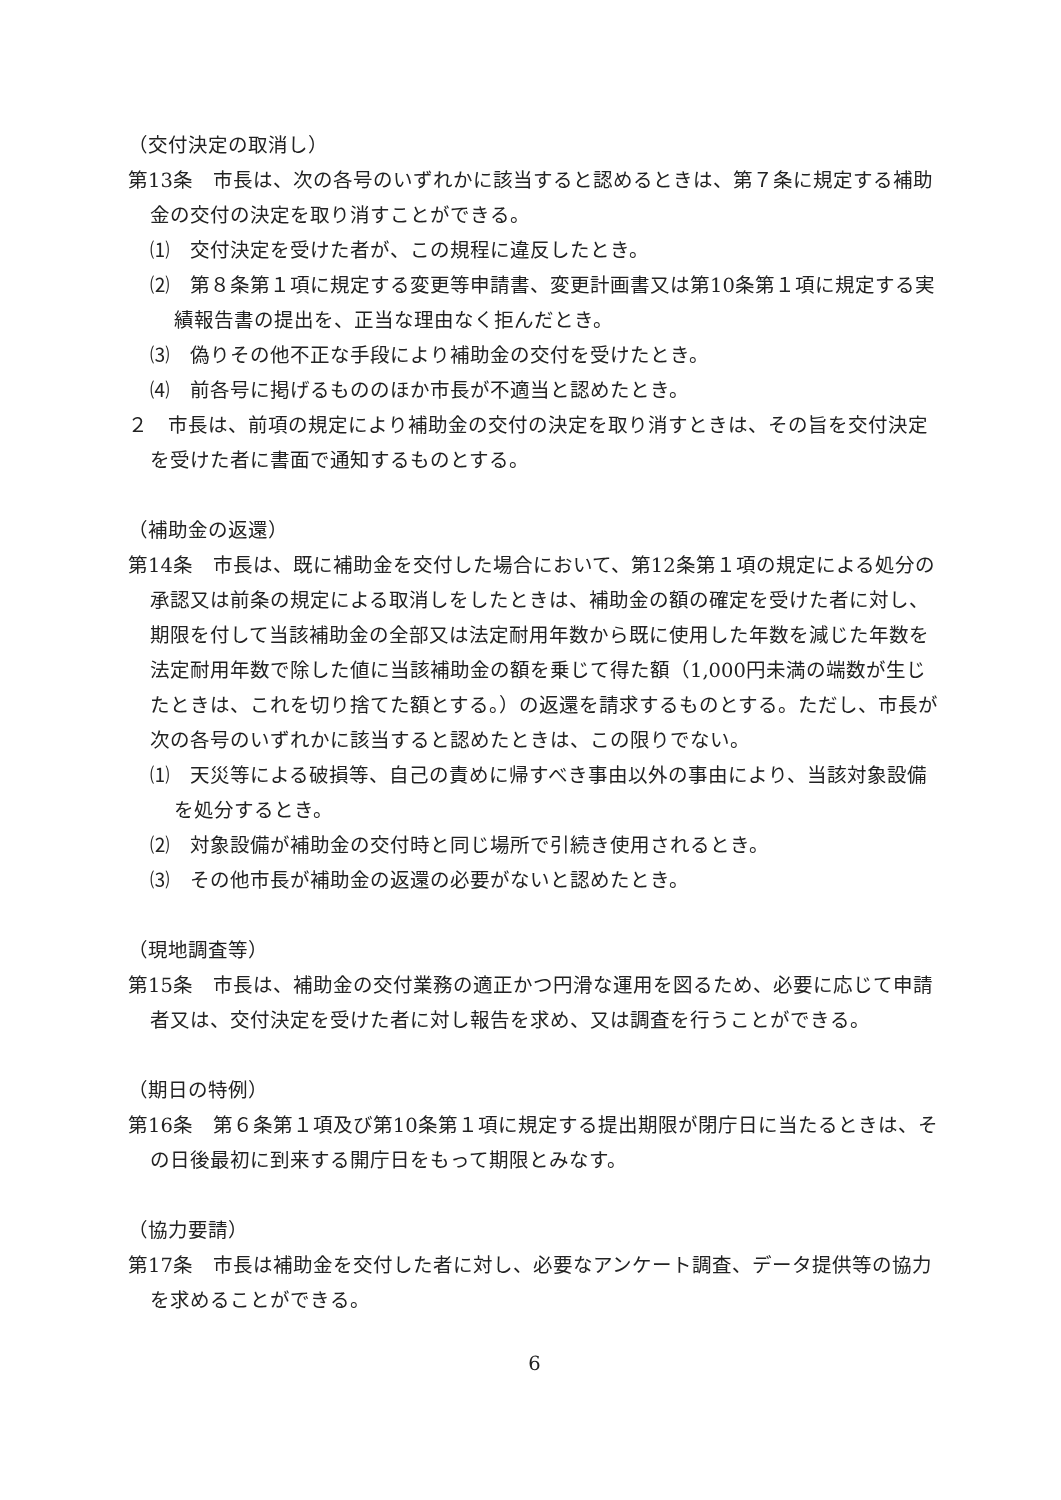（交付決定の取消し）
第13条　市長は、次の各号のいずれかに該当すると認めるときは、第７条に規定する補助金の交付の決定を取り消すことができる。
⑴　交付決定を受けた者が、この規程に違反したとき。
⑵　第８条第１項に規定する変更等申請書、変更計画書又は第10条第１項に規定する実績報告書の提出を、正当な理由なく拒んだとき。
⑶　偽りその他不正な手段により補助金の交付を受けたとき。
⑷　前各号に掲げるもののほか市長が不適当と認めたとき。
２　市長は、前項の規定により補助金の交付の決定を取り消すときは、その旨を交付決定を受けた者に書面で通知するものとする。
（補助金の返還）
第14条　市長は、既に補助金を交付した場合において、第12条第１項の規定による処分の承認又は前条の規定による取消しをしたときは、補助金の額の確定を受けた者に対し、期限を付して当該補助金の全部又は法定耐用年数から既に使用した年数を減じた年数を法定耐用年数で除した値に当該補助金の額を乗じて得た額（1,000円未満の端数が生じたときは、これを切り捨てた額とする。）の返還を請求するものとする。ただし、市長が次の各号のいずれかに該当すると認めたときは、この限りでない。
⑴　天災等による破損等、自己の責めに帰すべき事由以外の事由により、当該対象設備を処分するとき。
⑵　対象設備が補助金の交付時と同じ場所で引続き使用されるとき。
⑶　その他市長が補助金の返還の必要がないと認めたとき。
（現地調査等）
第15条　市長は、補助金の交付業務の適正かつ円滑な運用を図るため、必要に応じて申請者又は、交付決定を受けた者に対し報告を求め、又は調査を行うことができる。
（期日の特例）
第16条　第６条第１項及び第10条第１項に規定する提出期限が閉庁日に当たるときは、その日後最初に到来する開庁日をもって期限とみなす。
（協力要請）
第17条　市長は補助金を交付した者に対し、必要なアンケート調査、データ提供等の協力を求めることができる。
6